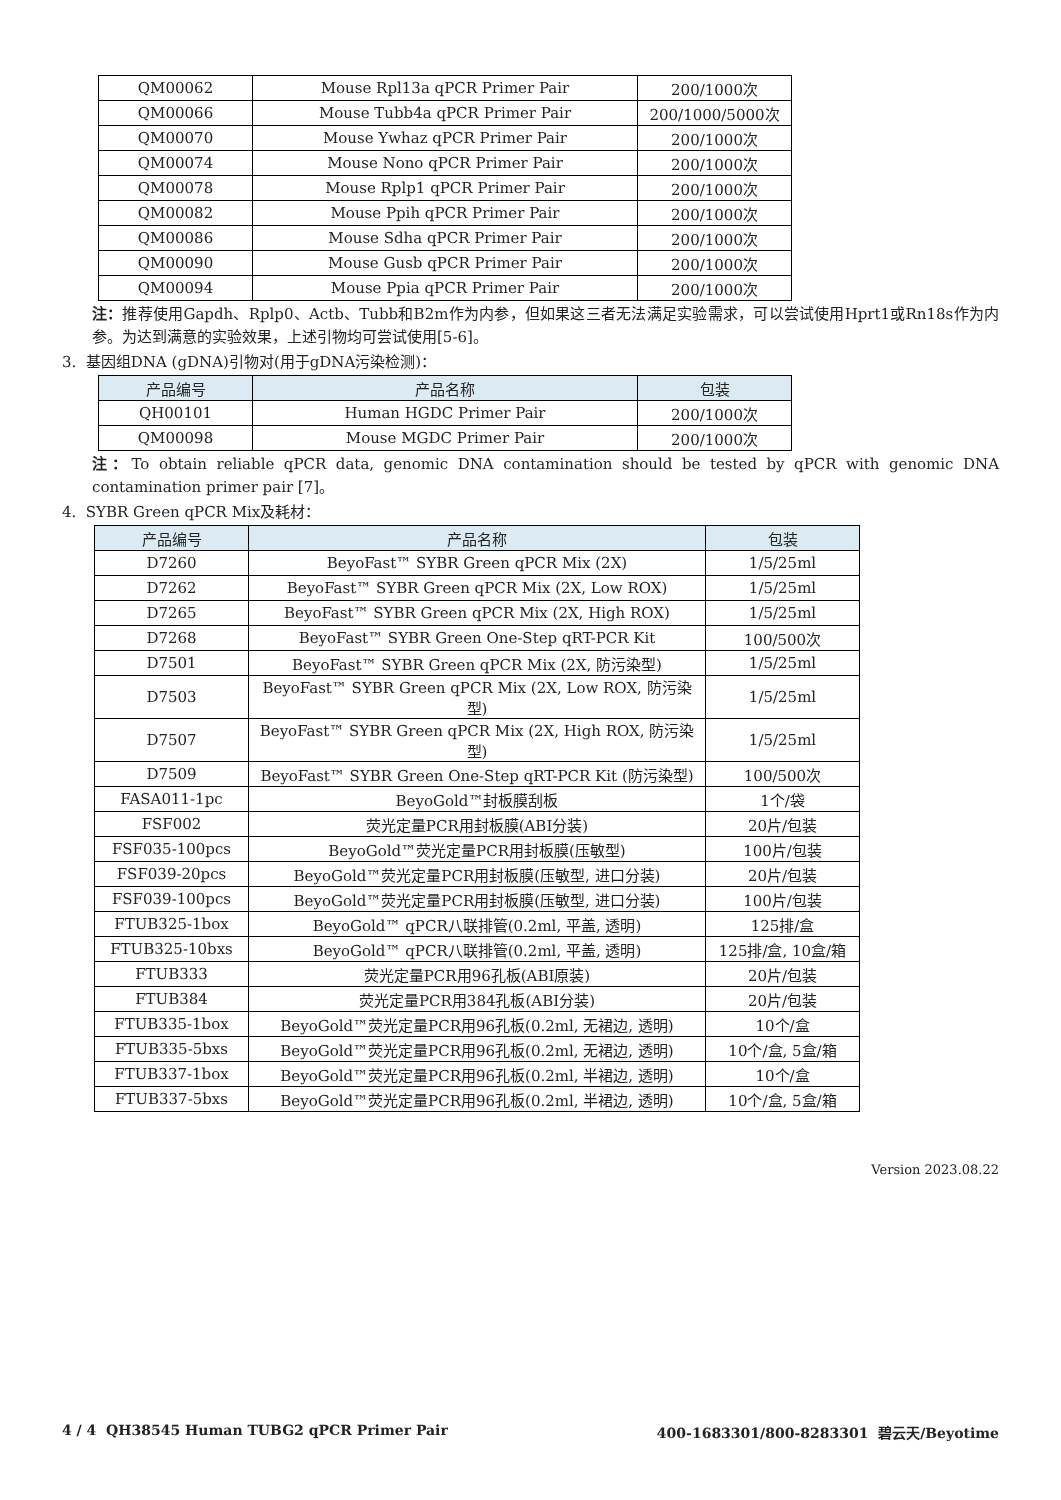| QM00062 | Mouse Rpl13a qPCR Primer Pair | 200/1000次 |
| QM00066 | Mouse Tubb4a qPCR Primer Pair | 200/1000/5000次 |
| QM00070 | Mouse Ywhaz qPCR Primer Pair | 200/1000次 |
| QM00074 | Mouse Nono qPCR Primer Pair | 200/1000次 |
| QM00078 | Mouse Rplp1 qPCR Primer Pair | 200/1000次 |
| QM00082 | Mouse Ppih qPCR Primer Pair | 200/1000次 |
| QM00086 | Mouse Sdha qPCR Primer Pair | 200/1000次 |
| QM00090 | Mouse Gusb qPCR Primer Pair | 200/1000次 |
| QM00094 | Mouse Ppia qPCR Primer Pair | 200/1000次 |
注：推荐使用Gapdh、Rplp0、Actb、Tubb和B2m作为内参，但如果这三者无法满足实验需求，可以尝试使用Hprt1或Rn18s作为内参。为达到满意的实验效果，上述引物均可尝试使用[5-6]。
3. 基因组DNA (gDNA)引物对(用于gDNA污染检测)：
| 产品编号 | 产品名称 | 包装 |
| --- | --- | --- |
| QH00101 | Human HGDC Primer Pair | 200/1000次 |
| QM00098 | Mouse MGDC Primer Pair | 200/1000次 |
注：To obtain reliable qPCR data, genomic DNA contamination should be tested by qPCR with genomic DNA contamination primer pair [7]。
4. SYBR Green qPCR Mix及耗材：
| 产品编号 | 产品名称 | 包装 |
| --- | --- | --- |
| D7260 | BeyoFast™ SYBR Green qPCR Mix (2X) | 1/5/25ml |
| D7262 | BeyoFast™ SYBR Green qPCR Mix (2X, Low ROX) | 1/5/25ml |
| D7265 | BeyoFast™ SYBR Green qPCR Mix (2X, High ROX) | 1/5/25ml |
| D7268 | BeyoFast™ SYBR Green One-Step qRT-PCR Kit | 100/500次 |
| D7501 | BeyoFast™ SYBR Green qPCR Mix (2X, 防污染型) | 1/5/25ml |
| D7503 | BeyoFast™ SYBR Green qPCR Mix (2X, Low ROX, 防污染型) | 1/5/25ml |
| D7507 | BeyoFast™ SYBR Green qPCR Mix (2X, High ROX, 防污染型) | 1/5/25ml |
| D7509 | BeyoFast™ SYBR Green One-Step qRT-PCR Kit (防污染型) | 100/500次 |
| FASA011-1pc | BeyoGold™封板膜刮板 | 1个/袋 |
| FSF002 | 荧光定量PCR用封板膜(ABI分装) | 20片/包装 |
| FSF035-100pcs | BeyoGold™荧光定量PCR用封板膜(压敏型) | 100片/包装 |
| FSF039-20pcs | BeyoGold™荧光定量PCR用封板膜(压敏型, 进口分装) | 20片/包装 |
| FSF039-100pcs | BeyoGold™荧光定量PCR用封板膜(压敏型, 进口分装) | 100片/包装 |
| FTUB325-1box | BeyoGold™ qPCR八联排管(0.2ml, 平盖, 透明) | 125排/盒 |
| FTUB325-10bxs | BeyoGold™ qPCR八联排管(0.2ml, 平盖, 透明) | 125排/盒, 10盒/箱 |
| FTUB333 | 荧光定量PCR用96孔板(ABI原装) | 20片/包装 |
| FTUB384 | 荧光定量PCR用384孔板(ABI分装) | 20片/包装 |
| FTUB335-1box | BeyoGold™荧光定量PCR用96孔板(0.2ml, 无裙边, 透明) | 10个/盒 |
| FTUB335-5bxs | BeyoGold™荧光定量PCR用96孔板(0.2ml, 无裙边, 透明) | 10个/盒, 5盒/箱 |
| FTUB337-1box | BeyoGold™荧光定量PCR用96孔板(0.2ml, 半裙边, 透明) | 10个/盒 |
| FTUB337-5bxs | BeyoGold™荧光定量PCR用96孔板(0.2ml, 半裙边, 透明) | 10个/盒, 5盒/箱 |
Version 2023.08.22
4 / 4 QH38545 Human TUBG2 qPCR Primer Pair 400-1683301/800-8283301 碧云天/Beyotime